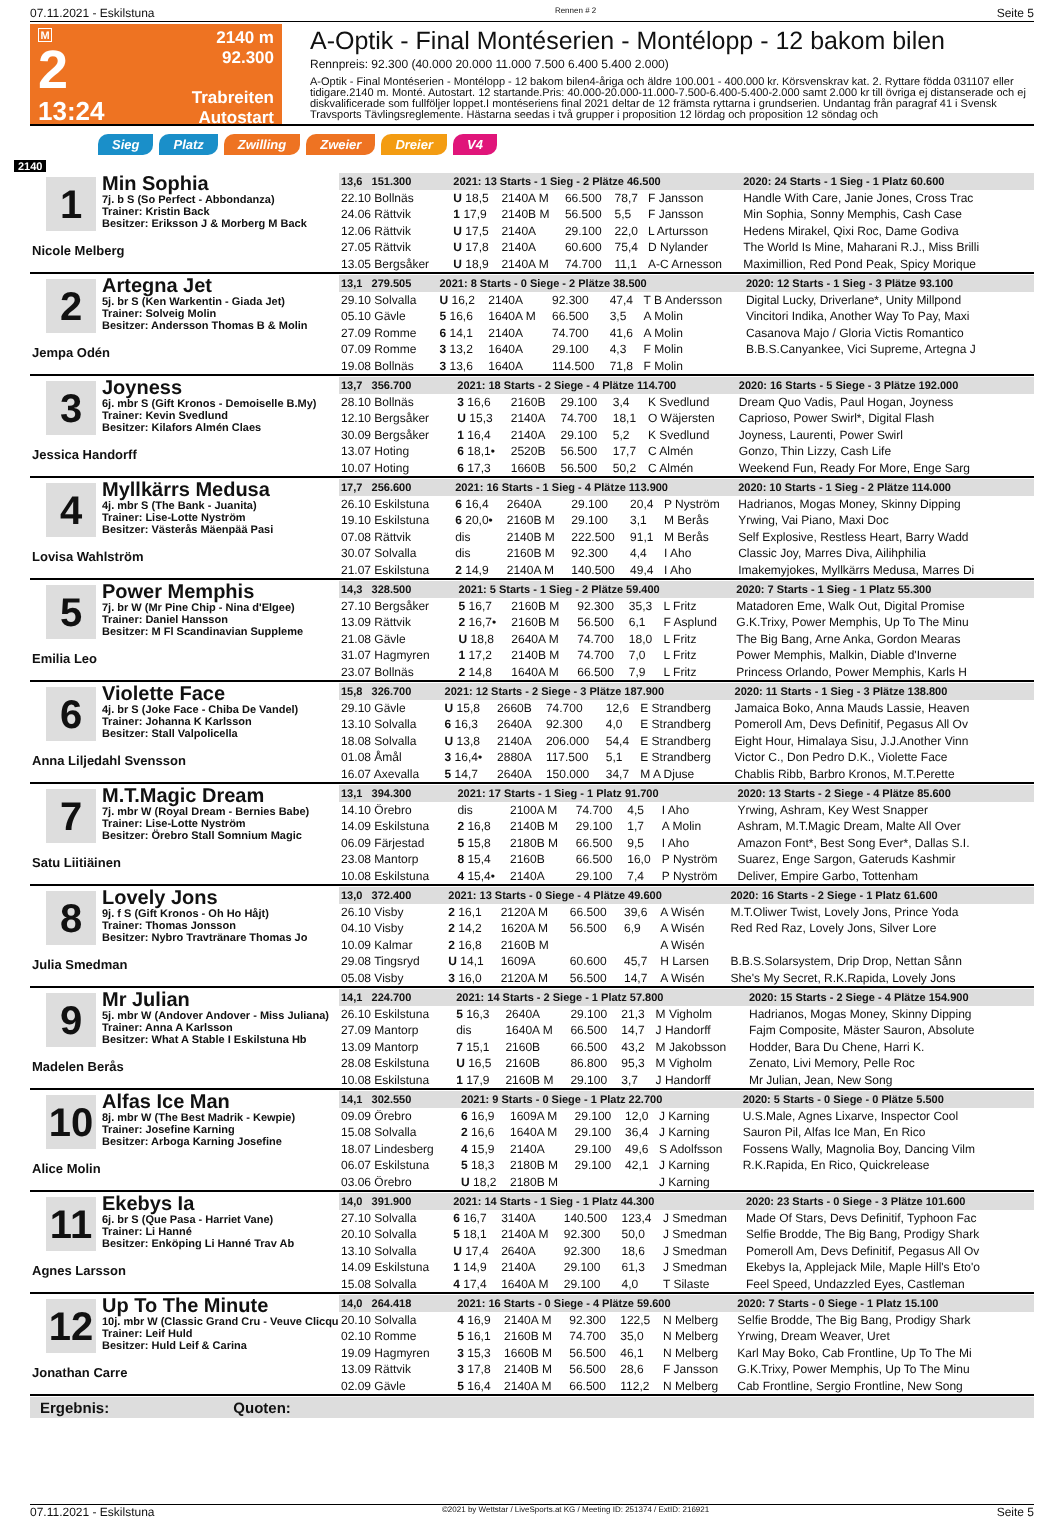07.11.2021 - Eskilstuna Rennen # 2 Seite 5
M
2
13:24
2140 m
92.300
Trabreiten
Autostart
A-Optik - Final Montéserien - Montélopp - 12 bakom bilen
Rennpreis: 92.300 (40.000 20.000 11.000 7.500 6.400 5.400 2.000)
A-Optik - Final Montéserien - Montélopp - 12 bakom bilen4-åriga och äldre 100.001 - 400.000 kr. Körsvenskrav kat. 2. Ryttare födda 031107 eller tidigare.2140 m. Monté. Autostart. 12 startande.Pris: 40.000-20.000-11.000-7.500-6.400-5.400-2.000 samt 2.000 kr till övriga ej distanserade och ej diskvalificerade som fullföljer loppet.I montéseriens final 2021 deltar de 12 främsta ryttarna i grundserien. Undantag från paragraf 41 i Svensk Travsports Tävlingsreglemente. Hästarna seedas i två grupper i proposition 12 lördag och proposition 12 söndag och
Sieg Platz Zwilling Zweier Dreier V4
2140
| 1 Min Sophia 7j. b S (So Perfect - Abbondanza) Trainer: Kristin Back Besitzer: Eriksson J & Morberg M Back Nicole Melberg | 13,6 151.300 | 2021: 13 Starts - 1 Sieg - 2 Plätze 46.500 | | | | | 2020: 24 Starts - 1 Sieg - 1 Platz 60.600 |
| | 22.10 Bollnäs | U 18,5 | 2140A M | 66.500 | 78,7 | F Jansson | Handle With Care, Janie Jones, Cross Trac |
| | 24.06 Rättvik | 1 17,9 | 2140B M | 56.500 | 5,5 | F Jansson | Min Sophia, Sonny Memphis, Cash Case |
| | 12.06 Rättvik | U 17,5 | 2140A | 29.100 | 22,0 | L Artursson | Hedens Mirakel, Qixi Roc, Dame Godiva |
| | 27.05 Rättvik | U 17,8 | 2140A | 60.600 | 75,4 | D Nylander | The World Is Mine, Maharani R.J., Miss Brilli |
| | 13.05 Bergsåker | U 18,9 | 2140A M | 74.700 | 11,1 | A-C Arnesson | Maximillion, Red Pond Peak, Spicy Morique |
| 2 Artegna Jet 5j. br S (Ken Warkentin - Giada Jet) Trainer: Solveig Molin Besitzer: Andersson Thomas B & Molin Jempa Odén | 13,1 279.505 | 2021: 8 Starts - 0 Siege - 2 Plätze 38.500 | | | | | 2020: 12 Starts - 1 Sieg - 3 Plätze 93.100 |
| | 29.10 Solvalla | U 16,2 | 2140A | 92.300 | 47,4 | T B Andersson | Digital Lucky, Driverlane*, Unity Millpond |
| | 05.10 Gävle | 5 16,6 | 1640A M | 66.500 | 3,5 | A Molin | Vincitori Indika, Another Way To Pay, Maxi |
| | 27.09 Romme | 6 14,1 | 2140A | 74.700 | 41,6 | A Molin | Casanova Majo / Gloria Victis Romantico |
| | 07.09 Romme | 3 13,2 | 1640A | 29.100 | 4,3 | F Molin | B.B.S.Canyankee, Vici Supreme, Artegna J |
| | 19.08 Bollnäs | 3 13,6 | 1640A | 114.500 | 71,8 | F Molin | |
| 3 Joyness 6j. mbr S (Gift Kronos - Demoiselle B.My) Trainer: Kevin Svedlund Besitzer: Kilafors Almén Claes Jessica Handorff | 13,7 356.700 | 2021: 18 Starts - 2 Siege - 4 Plätze 114.700 | | | | | 2020: 16 Starts - 5 Siege - 3 Plätze 192.000 |
| | 28.10 Bollnäs | 3 16,6 | 2160B | 29.100 | 3,4 | K Svedlund | Dream Quo Vadis, Paul Hogan, Joyness |
| | 12.10 Bergsåker | U 15,3 | 2140A | 74.700 | 18,1 | O Wäjersten | Caprioso, Power Swirl*, Digital Flash |
| | 30.09 Bergsåker | 1 16,4 | 2140A | 29.100 | 5,2 | K Svedlund | Joyness, Laurenti, Power Swirl |
| | 13.07 Hoting | 6 18,1• | 2520B | 56.500 | 17,7 | C Almén | Gonzo, Thin Lizzy, Cash Life |
| | 10.07 Hoting | 6 17,3 | 1660B | 56.500 | 50,2 | C Almén | Weekend Fun, Ready For More, Enge Sarg |
| 4 Myllkärrs Medusa 4j. mbr S (The Bank - Juanita) Trainer: Lise-Lotte Nyström Besitzer: Västerås Mäenpää Pasi Lovisa Wahlström | 17,7 256.600 | 2021: 16 Starts - 1 Sieg - 4 Plätze 113.900 | | | | | 2020: 10 Starts - 1 Sieg - 2 Plätze 114.000 |
| | 26.10 Eskilstuna | 6 16,4 | 2640A | 29.100 | 20,4 | P Nyström | Hadrianos, Mogas Money, Skinny Dipping |
| | 19.10 Eskilstuna | 6 20,0• | 2160B M | 29.100 | 3,1 | M Berås | Yrwing, Vai Piano, Maxi Doc |
| | 07.08 Rättvik | dis | 2140B M | 222.500 | 91,1 | M Berås | Self Explosive, Restless Heart, Barry Wadd |
| | 30.07 Solvalla | dis | 2160B M | 92.300 | 4,4 | I Aho | Classic Joy, Marres Diva, Ailihphilia |
| | 21.07 Eskilstuna | 2 14,9 | 2140A M | 140.500 | 49,4 | I Aho | Imakemyjokes, Myllkärrs Medusa, Marres Di |
| 5 Power Memphis 7j. br W (Mr Pine Chip - Nina d'Elgee) Trainer: Daniel Hansson Besitzer: M Fl Scandinavian Suppleme Emilia Leo | 14,3 328.500 | 2021: 5 Starts - 1 Sieg - 2 Plätze 59.400 | | | | | 2020: 7 Starts - 1 Sieg - 1 Platz 55.300 |
| | 27.10 Bergsåker | 5 16,7 | 2160B M | 92.300 | 35,3 | L Fritz | Matadoren Eme, Walk Out, Digital Promise |
| | 13.09 Rättvik | 2 16,7• | 2160B M | 56.500 | 6,1 | F Asplund | G.K.Trixy, Power Memphis, Up To The Minu |
| | 21.08 Gävle | U 18,8 | 2640A M | 74.700 | 18,0 | L Fritz | The Big Bang, Arne Anka, Gordon Mearas |
| | 31.07 Hagmyren | 1 17,2 | 2140B M | 74.700 | 7,0 | L Fritz | Power Memphis, Malkin, Diable d'Inverne |
| | 23.07 Bollnäs | 2 14,8 | 1640A M | 66.500 | 7,9 | L Fritz | Princess Orlando, Power Memphis, Karls H |
| 6 Violette Face 4j. br S (Joke Face - Chiba De Vandel) Trainer: Johanna K Karlsson Besitzer: Stall Valpolicella Anna Liljedahl Svensson | 15,8 326.700 | 2021: 12 Starts - 2 Siege - 3 Plätze 187.900 | | | | | 2020: 11 Starts - 1 Sieg - 3 Plätze 138.800 |
| | 29.10 Gävle | U 15,8 | 2660B | 74.700 | 12,6 | E Strandberg | Jamaica Boko, Anna Mauds Lassie, Heaven |
| | 13.10 Solvalla | 6 16,3 | 2640A | 92.300 | 4,0 | E Strandberg | Pomeroll Am, Devs Definitif, Pegasus All Ov |
| | 18.08 Solvalla | U 13,8 | 2140A | 206.000 | 54,4 | E Strandberg | Eight Hour, Himalaya Sisu, J.J.Another Vinn |
| | 01.08 Åmål | 3 16,4• | 2880A | 117.500 | 5,1 | E Strandberg | Victor C., Don Pedro D.K., Violette Face |
| | 16.07 Axevalla | 5 14,7 | 2640A | 150.000 | 34,7 | M A Djuse | Chablis Ribb, Barbro Kronos, M.T.Perette |
| 7 M.T.Magic Dream 7j. mbr W (Royal Dream - Bernies Babe) Trainer: Lise-Lotte Nyström Besitzer: Örebro Stall Somnium Magic Satu Liitiäinen | 13,1 394.300 | 2021: 17 Starts - 1 Sieg - 1 Platz 91.700 | | | | | 2020: 13 Starts - 2 Siege - 4 Plätze 85.600 |
| | 14.10 Örebro | dis | 2100A M | 74.700 | 4,5 | I Aho | Yrwing, Ashram, Key West Snapper |
| | 14.09 Eskilstuna | 2 16,8 | 2140B M | 29.100 | 1,7 | A Molin | Ashram, M.T.Magic Dream, Malte All Over |
| | 06.09 Färjestad | 5 15,8 | 2180B M | 66.500 | 9,5 | I Aho | Amazon Font*, Best Song Ever*, Dallas S.I. |
| | 23.08 Mantorp | 8 15,4 | 2160B | 66.500 | 16,0 | P Nyström | Suarez, Enge Sargon, Gateruds Kashmir |
| | 10.08 Eskilstuna | 4 15,4• | 2140A | 29.100 | 7,4 | P Nyström | Deliver, Empire Garbo, Tottenham |
| 8 Lovely Jons 9j. f S (Gift Kronos - Oh Ho Håjt) Trainer: Thomas Jonsson Besitzer: Nybro Travtränare Thomas Jo Julia Smedman | 13,0 372.400 | 2021: 13 Starts - 0 Siege - 4 Plätze 49.600 | | | | | 2020: 16 Starts - 2 Siege - 1 Platz 61.600 |
| | 26.10 Visby | 2 16,1 | 2120A M | 66.500 | 39,6 | A Wisén | M.T.Oliwer Twist, Lovely Jons, Prince Yoda |
| | 04.10 Visby | 2 14,2 | 1620A M | 56.500 | 6,9 | A Wisén | Red Red Raz, Lovely Jons, Silver Lore |
| | 10.09 Kalmar | 2 16,8 | 2160B M | | | A Wisén | |
| | 29.08 Tingsryd | U 14,1 | 1609A | 60.600 | 45,7 | H Larsen | B.B.S.Solarsystem, Drip Drop, Nettan Sånn |
| | 05.08 Visby | 3 16,0 | 2120A M | 56.500 | 14,7 | A Wisén | She's My Secret, R.K.Rapida, Lovely Jons |
| 9 Mr Julian 5j. mbr W (Andover Andover - Miss Juliana) Trainer: Anna A Karlsson Besitzer: What A Stable I Eskilstuna Hb Madelen Berås | 14,1 224.700 | 2021: 14 Starts - 2 Siege - 1 Platz 57.800 | | | | | 2020: 15 Starts - 2 Siege - 4 Plätze 154.900 |
| | 26.10 Eskilstuna | 5 16,3 | 2640A | 29.100 | 21,3 | M Vigholm | Hadrianos, Mogas Money, Skinny Dipping |
| | 27.09 Mantorp | dis | 1640A M | 66.500 | 14,7 | J Handorff | Fajm Composite, Mäster Sauron, Absolute |
| | 13.09 Mantorp | 7 15,1 | 2160B | 66.500 | 43,2 | M Jakobsson | Hodder, Bara Du Chene, Harri K. |
| | 28.08 Eskilstuna | U 16,5 | 2160B | 86.800 | 95,3 | M Vigholm | Zenato, Livi Memory, Pelle Roc |
| | 10.08 Eskilstuna | 1 17,9 | 2160B M | 29.100 | 3,7 | J Handorff | Mr Julian, Jean, New Song |
| 10 Alfas Ice Man 8j. mbr W (The Best Madrik - Kewpie) Trainer: Josefine Karning Besitzer: Arboga Karning Josefine Alice Molin | 14,1 302.550 | 2021: 9 Starts - 0 Siege - 1 Platz 22.700 | | | | | 2020: 5 Starts - 0 Siege - 0 Plätze 5.500 |
| | 09.09 Örebro | 6 16,9 | 1609A M | 29.100 | 12,0 | J Karning | U.S.Male, Agnes Lixarve, Inspector Cool |
| | 15.08 Solvalla | 2 16,6 | 1640A M | 29.100 | 36,4 | J Karning | Sauron Pil, Alfas Ice Man, En Rico |
| | 18.07 Lindesberg | 4 15,9 | 2140A | 29.100 | 49,6 | S Adolfsson | Fossens Wally, Magnolia Boy, Dancing Vilm |
| | 06.07 Eskilstuna | 5 18,3 | 2180B M | 29.100 | 42,1 | J Karning | R.K.Rapida, En Rico, Quickrelease |
| | 03.06 Örebro | U 18,2 | 2180B M | | | J Karning | |
| 11 Ekebys Ia 6j. br S (Que Pasa - Harriet Vane) Trainer: Li Hanné Besitzer: Enköping Li Hanné Trav Ab Agnes Larsson | 14,0 391.900 | 2021: 14 Starts - 1 Sieg - 1 Platz 44.300 | | | | | 2020: 23 Starts - 0 Siege - 3 Plätze 101.600 |
| | 27.10 Solvalla | 6 16,7 | 3140A | 140.500 | 123,4 | J Smedman | Made Of Stars, Devs Definitif, Typhoon Fac |
| | 20.10 Solvalla | 5 18,1 | 2140A M | 92.300 | 50,0 | J Smedman | Selfie Brodde, The Big Bang, Prodigy Shark |
| | 13.10 Solvalla | U 17,4 | 2640A | 92.300 | 18,6 | J Smedman | Pomeroll Am, Devs Definitif, Pegasus All Ov |
| | 14.09 Eskilstuna | 1 14,9 | 2140A | 29.100 | 61,3 | J Smedman | Ekebys Ia, Applejack Mile, Maple Hill's Eto'o |
| | 15.08 Solvalla | 4 17,4 | 1640A M | 29.100 | 4,0 | T Silaste | Feel Speed, Undazzled Eyes, Castleman |
| 12 Up To The Minute 10j. mbr W (Classic Grand Cru - Veuve Clicqu Trainer: Leif Huld Besitzer: Huld Leif & Carina Jonathan Carre | 14,0 264.418 | 2021: 16 Starts - 0 Siege - 4 Plätze 59.600 | | | | | 2020: 7 Starts - 0 Siege - 1 Platz 15.100 |
| | 20.10 Solvalla | 4 16,9 | 2140A M | 92.300 | 122,5 | N Melberg | Selfie Brodde, The Big Bang, Prodigy Shark |
| | 02.10 Romme | 5 16,1 | 2160B M | 74.700 | 35,0 | N Melberg | Yrwing, Dream Weaver, Uret |
| | 19.09 Hagmyren | 3 15,3 | 1660B M | 56.500 | 46,1 | N Melberg | Karl May Boko, Cab Frontline, Up To The Mi |
| | 13.09 Rättvik | 3 17,8 | 2140B M | 56.500 | 28,6 | F Jansson | G.K.Trixy, Power Memphis, Up To The Minu |
| | 02.09 Gävle | 5 16,4 | 2140A M | 66.500 | 112,2 | N Melberg | Cab Frontline, Sergio Frontline, New Song |
Ergebnis: Quoten:
07.11.2021 - Eskilstuna ©2021 by Wettstar / LiveSports.at KG / Meeting ID: 251374 / ExtID: 216921 Seite 5